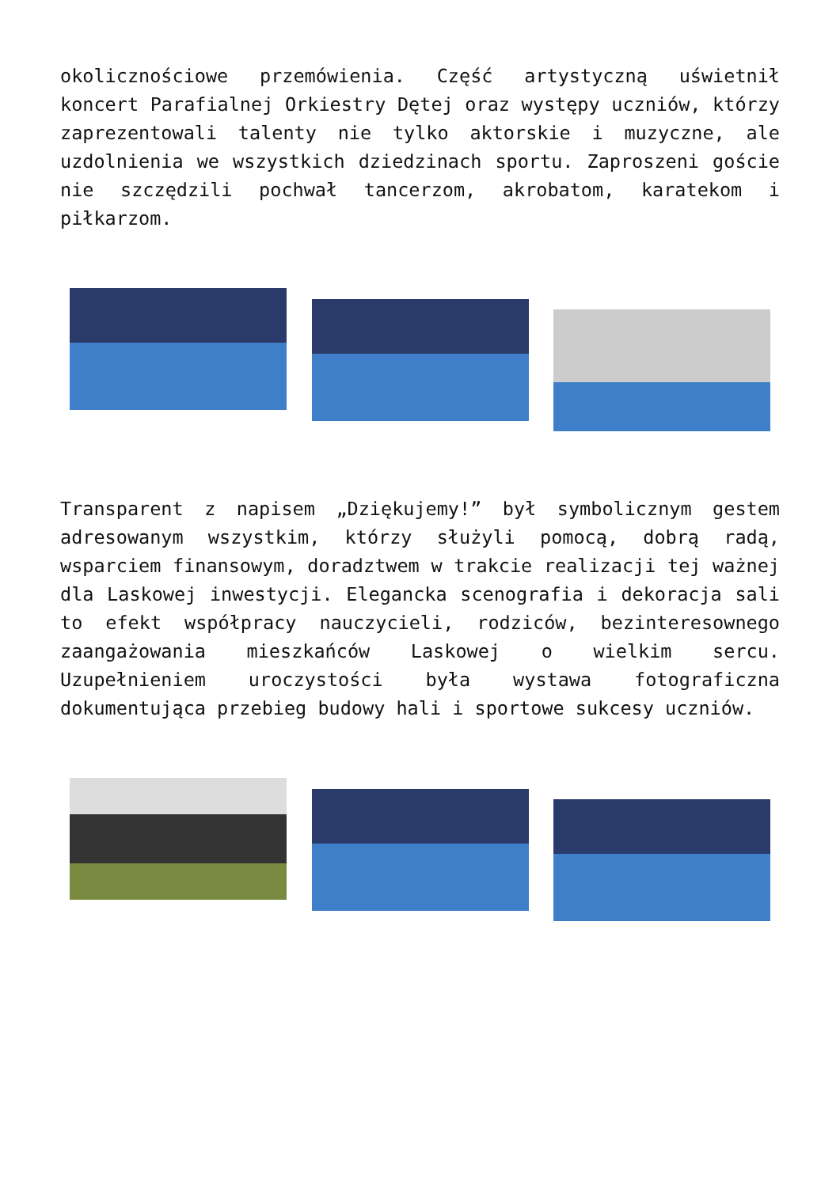okolicznościowe przemówienia. Część artystyczną uświetnił koncert Parafialnej Orkiestry Dętej oraz występy uczniów, którzy zaprezentowali talenty nie tylko aktorskie i muzyczne, ale uzdolnienia we wszystkich dziedzinach sportu. Zaproszeni goście nie szczędzili pochwał tancerzom, akrobatom, karatekom i piłkarzom.
Transparent z napisem „Dziękujemy!” był symbolicznym gestem adresowanym wszystkim, którzy służyli pomocą, dobrą radą, wsparciem finansowym, doradztwem w trakcie realizacji tej ważnej dla Laskowej inwestycji. Elegancka scenografia i dekoracja sali to efekt współpracy nauczycieli, rodziców, bezinteresownego zaangażowania mieszkańców Laskowej o wielkim sercu. Uzupełnieniem uroczystości była wystawa fotograficzna dokumentująca przebieg budowy hali i sportowe sukcesy uczniów.